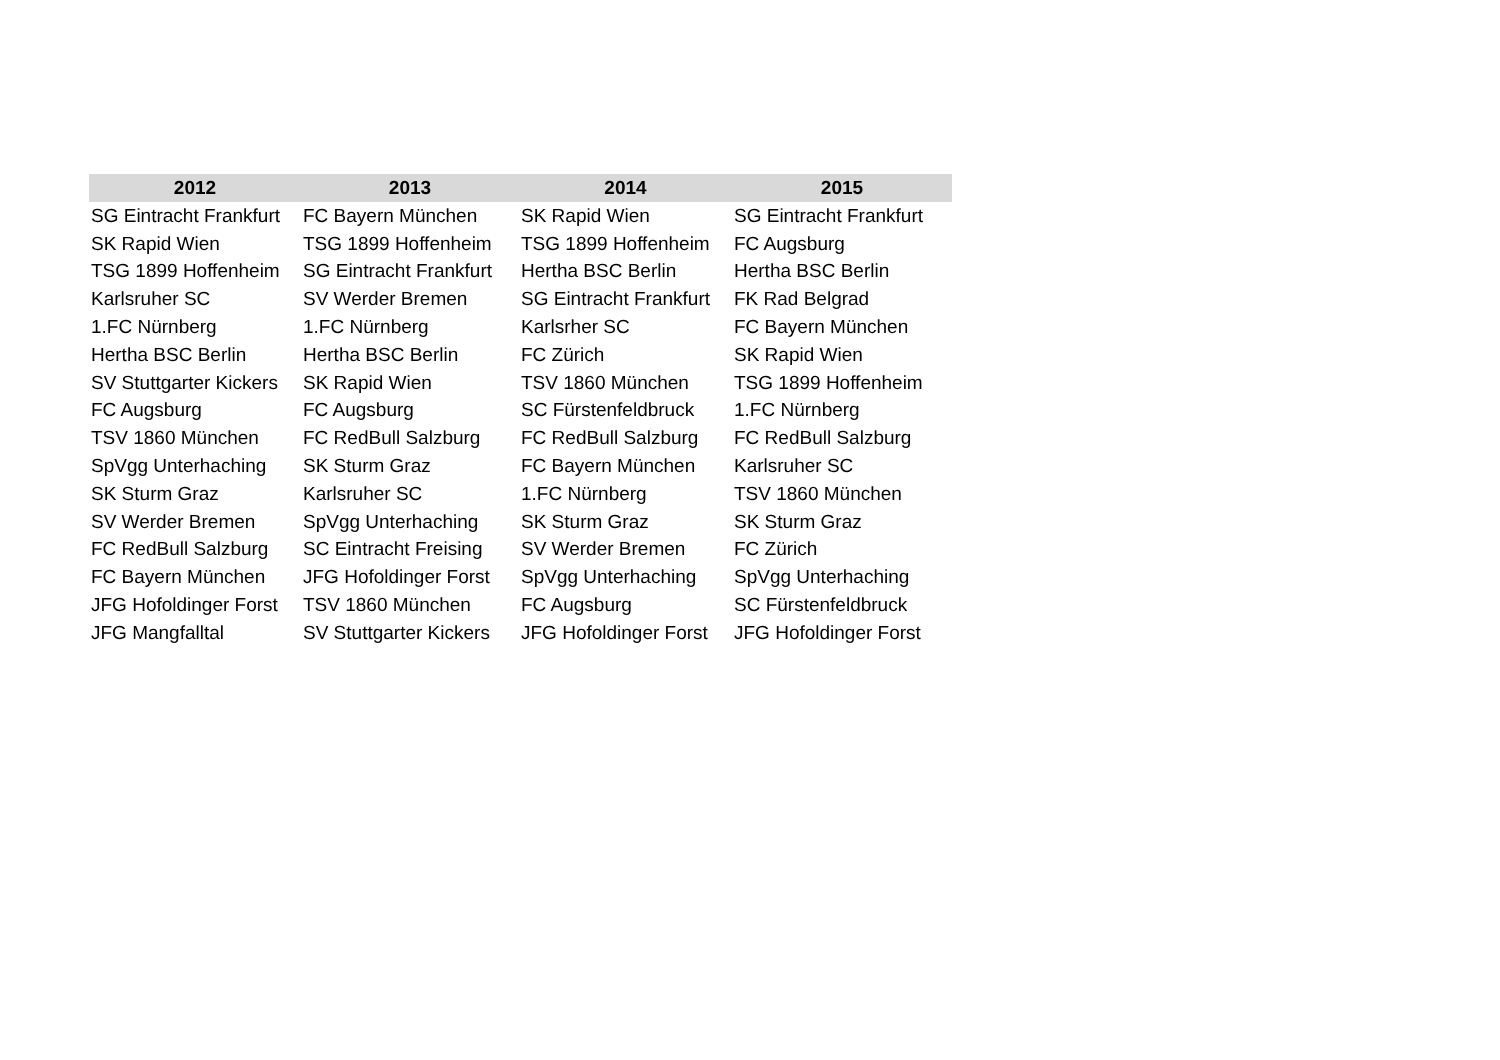| 2012 | 2013 | 2014 | 2015 |
| --- | --- | --- | --- |
| SG Eintracht Frankfurt | FC Bayern München | SK Rapid Wien | SG Eintracht Frankfurt |
| SK Rapid Wien | TSG 1899 Hoffenheim | TSG 1899 Hoffenheim | FC Augsburg |
| TSG 1899 Hoffenheim | SG Eintracht Frankfurt | Hertha BSC Berlin | Hertha BSC Berlin |
| Karlsruher SC | SV Werder Bremen | SG Eintracht Frankfurt | FK Rad Belgrad |
| 1.FC Nürnberg | 1.FC Nürnberg | Karlsrher SC | FC Bayern München |
| Hertha BSC Berlin | Hertha BSC Berlin | FC Zürich | SK Rapid Wien |
| SV Stuttgarter Kickers | SK Rapid Wien | TSV 1860 München | TSG 1899 Hoffenheim |
| FC Augsburg | FC Augsburg | SC Fürstenfeldbruck | 1.FC Nürnberg |
| TSV 1860 München | FC RedBull Salzburg | FC RedBull Salzburg | FC RedBull Salzburg |
| SpVgg Unterhaching | SK Sturm Graz | FC Bayern München | Karlsruher SC |
| SK Sturm Graz | Karlsruher SC | 1.FC Nürnberg | TSV 1860 München |
| SV Werder Bremen | SpVgg Unterhaching | SK Sturm Graz | SK Sturm Graz |
| FC RedBull Salzburg | SC Eintracht Freising | SV Werder Bremen | FC Zürich |
| FC Bayern München | JFG Hofoldinger Forst | SpVgg Unterhaching | SpVgg Unterhaching |
| JFG Hofoldinger Forst | TSV 1860 München | FC Augsburg | SC Fürstenfeldbruck |
| JFG Mangfalltal | SV Stuttgarter Kickers | JFG Hofoldinger Forst | JFG Hofoldinger Forst |